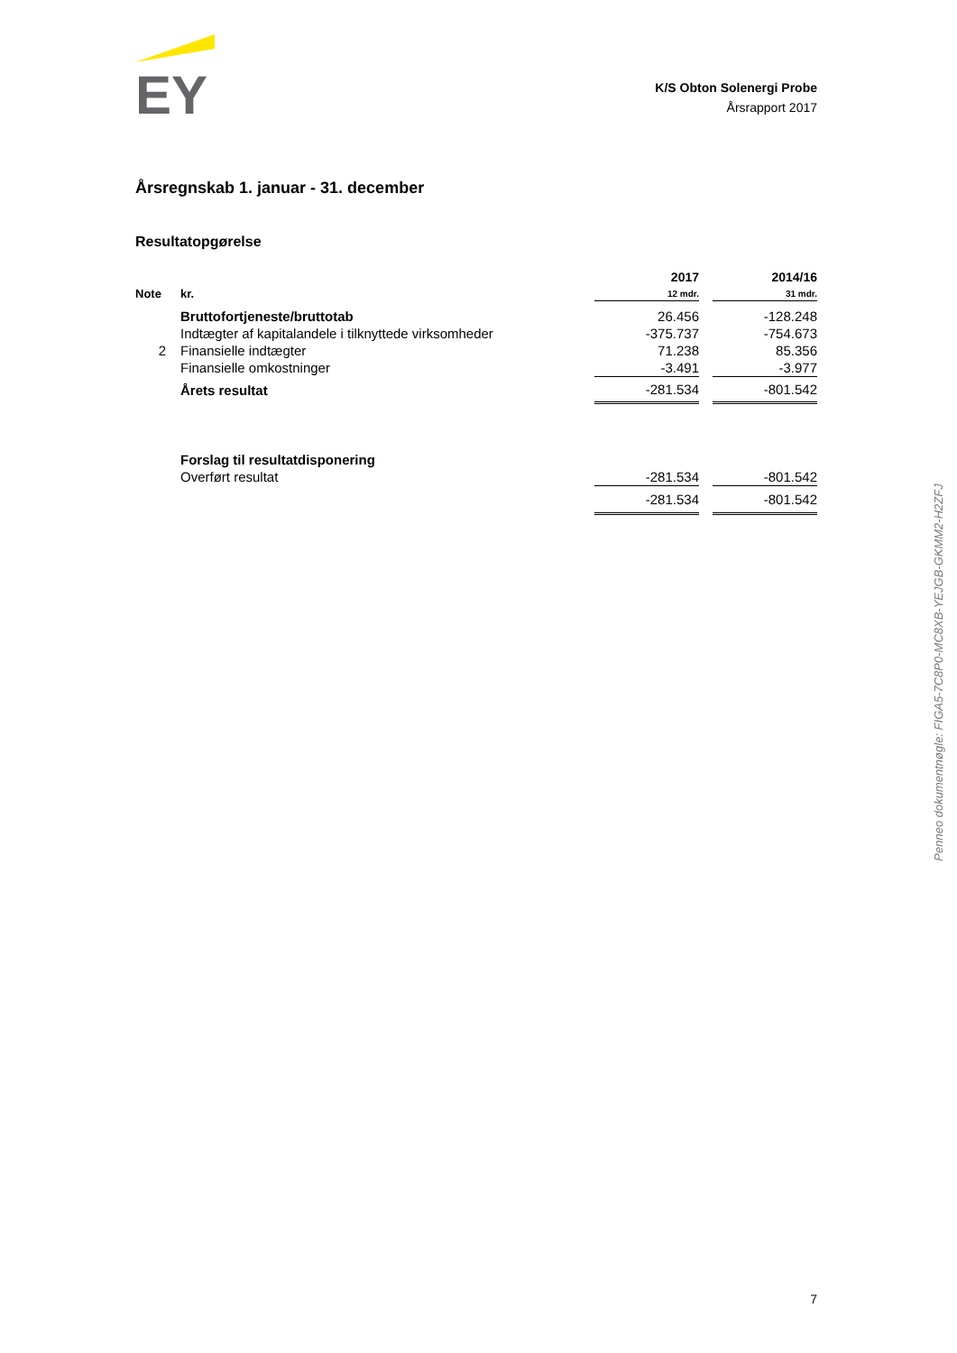EY
K/S Obton Solenergi Probe
Årsrapport 2017
Årsregnskab 1. januar - 31. december
Resultatopgørelse
| Note | kr. | 2017 12 mdr. | | 2014/16 31 mdr. |
| | Bruttofortjeneste/bruttotab | 26.456 | | -128.248 |
| | Indtægter af kapitalandele i tilknyttede virksomheder | -375.737 | | -754.673 |
| 2 | Finansielle indtægter | 71.238 | | 85.356 |
| | Finansielle omkostninger | -3.491 | | -3.977 |
| | Årets resultat | -281.534 | | -801.542 |
| | Forslag til resultatdisponering | | | |
| | Overført resultat | -281.534 | | -801.542 |
| | | -281.534 | | -801.542 |
Penneo dokumentnøgle: FIGA5-7C8P0-MC8XB-YEJGB-GKMM2-H2ZFJ
7